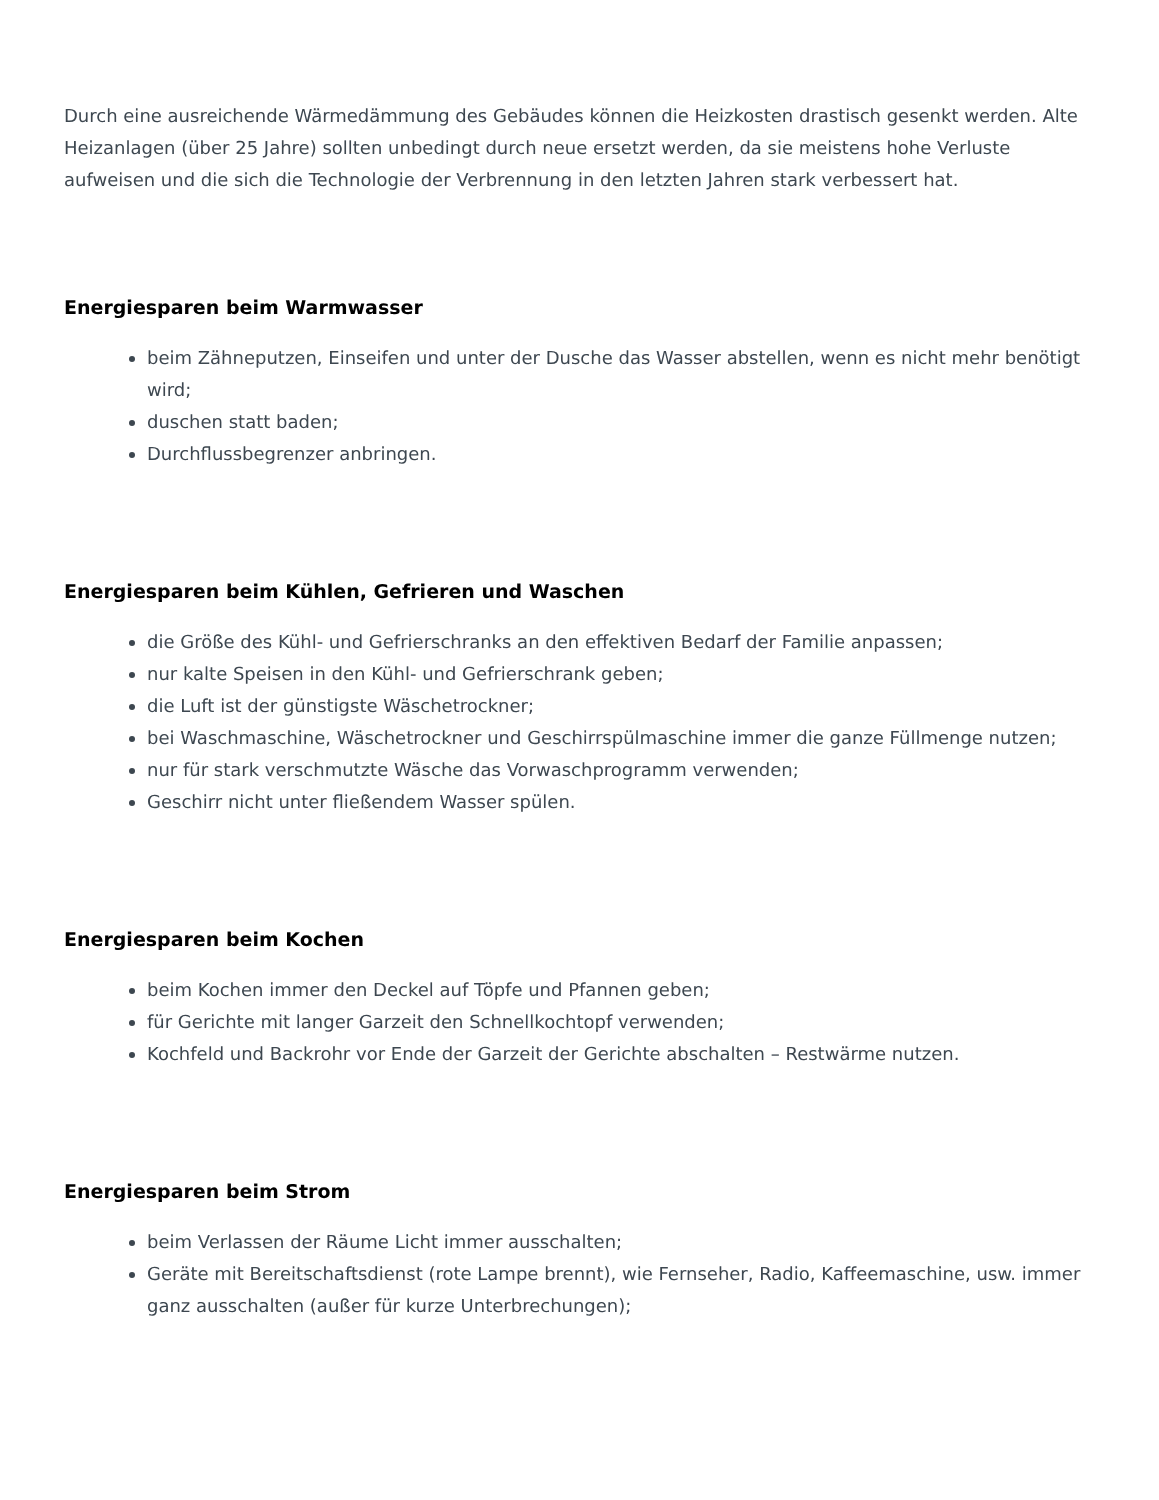Durch eine ausreichende Wärmedämmung des Gebäudes können die Heizkosten drastisch gesenkt werden. Alte Heizanlagen (über 25 Jahre) sollten unbedingt durch neue ersetzt werden, da sie meistens hohe Verluste aufweisen und die sich die Technologie der Verbrennung in den letzten Jahren stark verbessert hat.
Energiesparen beim Warmwasser
beim Zähneputzen, Einseifen und unter der Dusche das Wasser abstellen, wenn es nicht mehr benötigt wird;
duschen statt baden;
Durchflussbegrenzer anbringen.
Energiesparen beim Kühlen, Gefrieren und Waschen
die Größe des Kühl- und Gefrierschranks an den effektiven Bedarf der Familie anpassen;
nur kalte Speisen in den Kühl- und Gefrierschrank geben;
die Luft ist der günstigste Wäschetrockner;
bei Waschmaschine, Wäschetrockner und Geschirrspülmaschine immer die ganze Füllmenge nutzen;
nur für stark verschmutzte Wäsche das Vorwaschprogramm verwenden;
Geschirr nicht unter fließendem Wasser spülen.
Energiesparen beim Kochen
beim Kochen immer den Deckel auf Töpfe und Pfannen geben;
für Gerichte mit langer Garzeit den Schnellkochtopf verwenden;
Kochfeld und Backrohr vor Ende der Garzeit der Gerichte abschalten – Restwärme nutzen.
Energiesparen beim Strom
beim Verlassen der Räume Licht immer ausschalten;
Geräte mit Bereitschaftsdienst (rote Lampe brennt), wie Fernseher, Radio, Kaffeemaschine, usw. immer ganz ausschalten (außer für kurze Unterbrechungen);